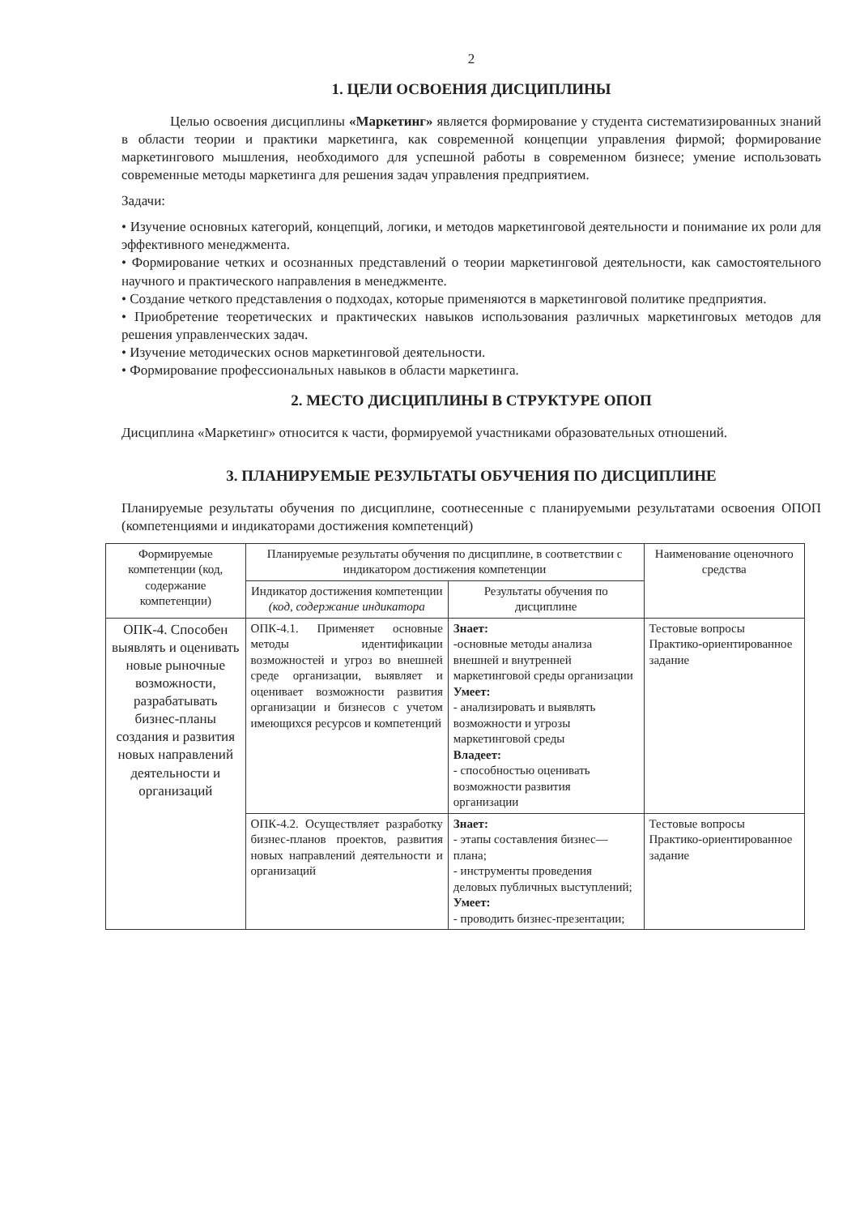2
1. ЦЕЛИ ОСВОЕНИЯ ДИСЦИПЛИНЫ
Целью освоения дисциплины «Маркетинг» является формирование у студента систематизированных знаний в области теории и практики маркетинга, как современной концепции управления фирмой; формирование маркетингового мышления, необходимого для успешной работы в современном бизнесе; умение использовать современные методы маркетинга для решения задач управления предприятием.
Задачи:
• Изучение основных категорий, концепций, логики, и методов маркетинговой деятельности и понимание их роли для эффективного менеджмента.
• Формирование четких и осознанных представлений о теории маркетинговой деятельности, как самостоятельного научного и практического направления в менеджменте.
• Создание четкого представления о подходах, которые применяются в маркетинговой политике предприятия.
• Приобретение теоретических и практических навыков использования различных маркетинговых методов для решения управленческих задач.
• Изучение методических основ маркетинговой деятельности.
• Формирование профессиональных навыков в области маркетинга.
2. МЕСТО ДИСЦИПЛИНЫ В СТРУКТУРЕ ОПОП
Дисциплина «Маркетинг» относится к части, формируемой участниками образовательных отношений.
3. ПЛАНИРУЕМЫЕ РЕЗУЛЬТАТЫ ОБУЧЕНИЯ ПО ДИСЦИПЛИНЕ
Планируемые результаты обучения по дисциплине, соотнесенные с планируемыми результатами освоения ОПОП (компетенциями и индикаторами достижения компетенций)
| Формируемые компетенции (код, содержание компетенции) | Планируемые результаты обучения по дисциплине, в соответствии с индикатором достижения компетенции | | Наименование оценочного средства |
| --- | --- | --- | --- |
| | Индикатор достижения компетенции (код, содержание индикатора | Результаты обучения по дисциплине | |
| ОПК-4. Способен выявлять и оценивать новые рыночные возможности, разрабатывать бизнес-планы создания и развития новых направлений деятельности и организаций | ОПК-4.1. Применяет основные методы идентификации возможностей и угроз во внешней среде организации, выявляет и оценивает возможности развития организации и бизнесов с учетом имеющихся ресурсов и компетенций | Знает: -основные методы анализа внешней и внутренней маркетинговой среды организации Умеет: - анализировать и выявлять возможности и угрозы маркетинговой среды Владеет: - способностью оценивать возможности развития организации | Тестовые вопросы Практико-ориентированное задание |
| | ОПК-4.2. Осуществляет разработку бизнес-планов проектов, развития новых направлений деятельности и организаций | Знает: - этапы составления бизнес—плана; - инструменты проведения деловых публичных выступлений; Умеет: - проводить бизнес-презентации; | Тестовые вопросы Практико-ориентированное задание |